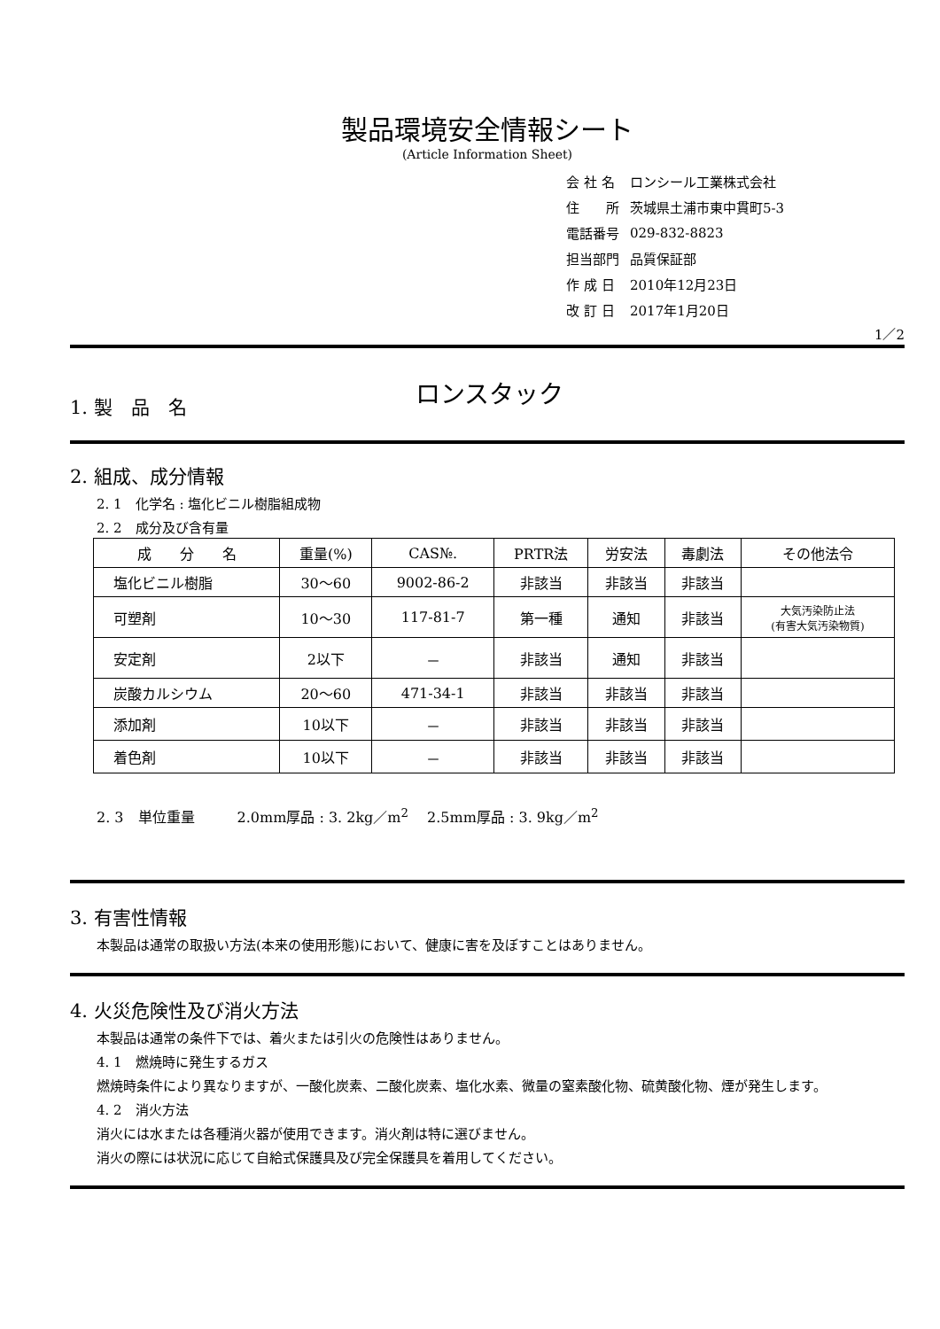製品環境安全情報シート
(Article Information Sheet)
| 会 社 名 | ロンシール工業株式会社 |
| 住 所 | 茨城県土浦市東中貫町5-3 |
| 電話番号 | 029-832-8823 |
| 担当部門 | 品質保証部 |
| 作 成 日 | 2010年12月23日 |
| 改 訂 日 | 2017年1月20日 |
1／2
1. 製　品　名
ロンスタック
2. 組成、成分情報
2. 1　化学名 : 塩化ビニル樹脂組成物
2. 2　成分及び含有量
| 成 分 名 | 重量(%) | CAS№. | PRTR法 | 労安法 | 毒劇法 | その他法令 |
| --- | --- | --- | --- | --- | --- | --- |
| 塩化ビニル樹脂 | 30～60 | 9002-86-2 | 非該当 | 非該当 | 非該当 | |
| 可塑剤 | 10～30 | 117-81-7 | 第一種 | 通知 | 非該当 | 大気汚染防止法 (有害大気汚染物質) |
| 安定剤 | 2以下 | － | 非該当 | 通知 | 非該当 | |
| 炭酸カルシウム | 20～60 | 471-34-1 | 非該当 | 非該当 | 非該当 | |
| 添加剤 | 10以下 | － | 非該当 | 非該当 | 非該当 | |
| 着色剤 | 10以下 | － | 非該当 | 非該当 | 非該当 | |
2. 3　単位重量　　　2.0mm厚品 : 3. 2kg／m<sup>2</sup>　 2.5mm厚品 : 3. 9kg／m<sup>2</sup>
3. 有害性情報
本製品は通常の取扱い方法(本来の使用形態)において、健康に害を及ぼすことはありません。
4. 火災危険性及び消火方法
本製品は通常の条件下では、着火または引火の危険性はありません。
4. 1　燃焼時に発生するガス
　　燃焼時条件により異なりますが、一酸化炭素、二酸化炭素、塩化水素、微量の窒素酸化物、硫黄酸化物、煙が発生します。
4. 2　消火方法
消火には水または各種消火器が使用できます。消火剤は特に選びません。
消火の際には状況に応じて自給式保護具及び完全保護具を着用してください。